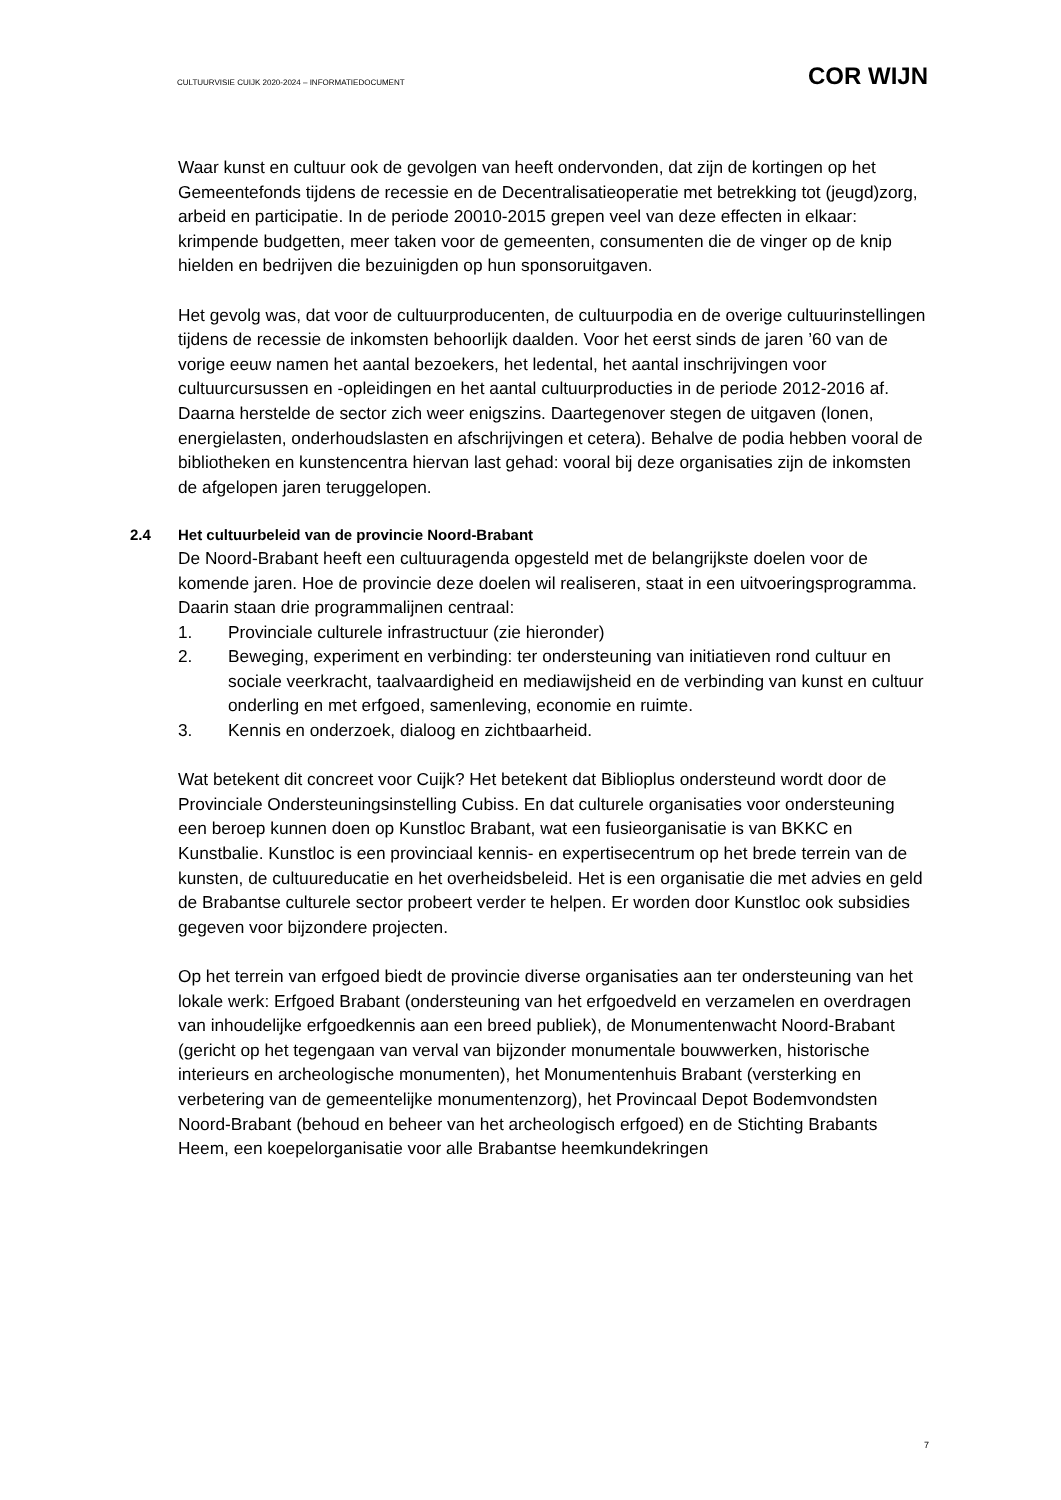CULTUURVISIE CUIJK 2020-2024 – INFORMATIEDOCUMENT
COR WIJN
Waar kunst en cultuur ook de gevolgen van heeft ondervonden, dat zijn de kortingen op het Gemeentefonds tijdens de recessie en de Decentralisatieoperatie met betrekking tot (jeugd)zorg, arbeid en participatie. In de periode 20010-2015 grepen veel van deze effecten in elkaar: krimpende budgetten, meer taken voor de gemeenten, consumenten die de vinger op de knip hielden en bedrijven die bezuinigden op hun sponsoruitgaven.
Het gevolg was, dat voor de cultuurproducenten, de cultuurpodia en de overige cultuurinstellingen tijdens de recessie de inkomsten behoorlijk daalden. Voor het eerst sinds de jaren ’60 van de vorige eeuw namen het aantal bezoekers, het ledental, het aantal inschrijvingen voor cultuurcursussen en -opleidingen en het aantal cultuurproducties in de periode 2012-2016 af. Daarna herstelde de sector zich weer enigszins. Daartegenover stegen de uitgaven (lonen, energielasten, onderhoudslasten en afschrijvingen et cetera). Behalve de podia hebben vooral de bibliotheken en kunstencentra hiervan last gehad: vooral bij deze organisaties zijn de inkomsten de afgelopen jaren teruggelopen.
2.4 Het cultuurbeleid van de provincie Noord-Brabant
De Noord-Brabant heeft een cultuuragenda opgesteld met de belangrijkste doelen voor de komende jaren. Hoe de provincie deze doelen wil realiseren, staat in een uitvoeringsprogramma. Daarin staan drie programmalijnen centraal:
1. Provinciale culturele infrastructuur (zie hieronder)
2. Beweging, experiment en verbinding: ter ondersteuning van initiatieven rond cultuur en sociale veerkracht, taalvaardigheid en mediawijsheid en de verbinding van kunst en cultuur onderling en met erfgoed, samenleving, economie en ruimte.
3. Kennis en onderzoek, dialoog en zichtbaarheid.
Wat betekent dit concreet voor Cuijk? Het betekent dat Biblioplus ondersteund wordt door de Provinciale Ondersteuningsinstelling Cubiss. En dat culturele organisaties voor ondersteuning een beroep kunnen doen op Kunstloc Brabant, wat een fusieorganisatie is van BKKC en Kunstbalie. Kunstloc is een provinciaal kennis- en expertisecentrum op het brede terrein van de kunsten, de cultuureducatie en het overheidsbeleid. Het is een organisatie die met advies en geld de Brabantse culturele sector probeert verder te helpen. Er worden door Kunstloc ook subsidies gegeven voor bijzondere projecten.
Op het terrein van erfgoed biedt de provincie diverse organisaties aan ter ondersteuning van het lokale werk: Erfgoed Brabant (ondersteuning van het erfgoedveld en verzamelen en overdragen van inhoudelijke erfgoedkennis aan een breed publiek), de Monumentenwacht Noord-Brabant (gericht op het tegengaan van verval van bijzonder monumentale bouwwerken, historische interieurs en archeologische monumenten), het Monumentenhuis Brabant (versterking en verbetering van de gemeentelijke monumentenzorg), het Provincaal Depot Bodemvondsten Noord-Brabant (behoud en beheer van het archeologisch erfgoed) en de Stichting Brabants Heem, een koepelorganisatie voor alle Brabantse heemkundekringen
7